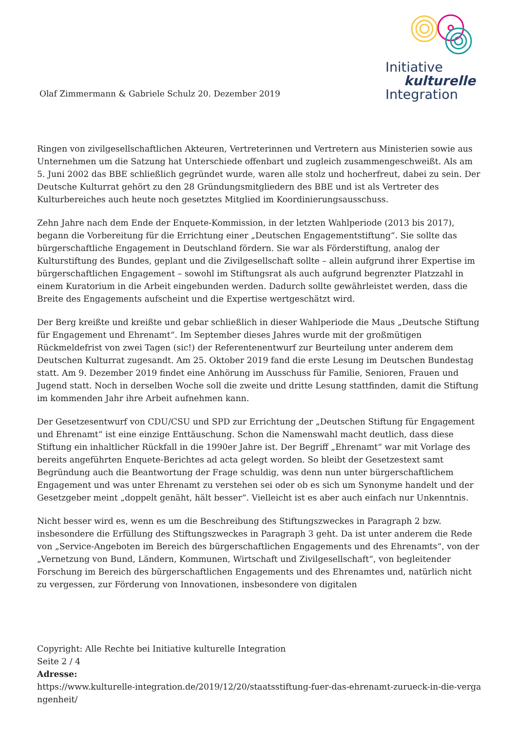Olaf Zimmermann & Gabriele Schulz 20. Dezember 2019
Initiative
kulturelle
Integration
Ringen von zivilgesellschaftlichen Akteuren, Vertreterinnen und Vertretern aus Ministerien sowie aus Unternehmen um die Satzung hat Unterschiede offenbart und zugleich zusammengeschweißt. Als am 5. Juni 2002 das BBE schließlich gegründet wurde, waren alle stolz und hocherfreut, dabei zu sein. Der Deutsche Kulturrat gehört zu den 28 Gründungsmitgliedern des BBE und ist als Vertreter des Kulturbereiches auch heute noch gesetztes Mitglied im Koordinierungsausschuss.
Zehn Jahre nach dem Ende der Enquete-Kommission, in der letzten Wahlperiode (2013 bis 2017), begann die Vorbereitung für die Errichtung einer „Deutschen Engagementstiftung“. Sie sollte das bürgerschaftliche Engagement in Deutschland fördern. Sie war als Förderstiftung, analog der Kulturstiftung des Bundes, geplant und die Zivilgesellschaft sollte – allein aufgrund ihrer Expertise im bürgerschaftlichen Engagement – sowohl im Stiftungsrat als auch aufgrund begrenzter Platzzahl in einem Kuratorium in die Arbeit eingebunden werden. Dadurch sollte gewährleistet werden, dass die Breite des Engagements aufscheint und die Expertise wertgeschätzt wird.
Der Berg kreißte und kreißte und gebar schließlich in dieser Wahlperiode die Maus „Deutsche Stiftung für Engagement und Ehrenamt“. Im September dieses Jahres wurde mit der großmütigen Rückmeldefrist von zwei Tagen (sic!) der Referentenentwurf zur Beurteilung unter anderem dem Deutschen Kulturrat zugesandt. Am 25. Oktober 2019 fand die erste Lesung im Deutschen Bundestag statt. Am 9. Dezember 2019 findet eine Anhörung im Ausschuss für Familie, Senioren, Frauen und Jugend statt. Noch in derselben Woche soll die zweite und dritte Lesung stattfinden, damit die Stiftung im kommenden Jahr ihre Arbeit aufnehmen kann.
Der Gesetzesentwurf von CDU/CSU und SPD zur Errichtung der „Deutschen Stiftung für Engagement und Ehrenamt“ ist eine einzige Enttäuschung. Schon die Namenswahl macht deutlich, dass diese Stiftung ein inhaltlicher Rückfall in die 1990er Jahre ist. Der Begriff „Ehrenamt“ war mit Vorlage des bereits angeführten Enquete-Berichtes ad acta gelegt worden. So bleibt der Gesetzestext samt Begründung auch die Beantwortung der Frage schuldig, was denn nun unter bürgerschaftlichem Engagement und was unter Ehrenamt zu verstehen sei oder ob es sich um Synonyme handelt und der Gesetzgeber meint „doppelt genäht, hält besser“. Vielleicht ist es aber auch einfach nur Unkenntnis.
Nicht besser wird es, wenn es um die Beschreibung des Stiftungszweckes in Paragraph 2 bzw. insbesondere die Erfüllung des Stiftungszweckes in Paragraph 3 geht. Da ist unter anderem die Rede von „Service-Angeboten im Bereich des bürgerschaftlichen Engagements und des Ehrenamts“, von der „Vernetzung von Bund, Ländern, Kommunen, Wirtschaft und Zivilgesellschaft“, von begleitender Forschung im Bereich des bürgerschaftlichen Engagements und des Ehrenamtes und, natürlich nicht zu vergessen, zur Förderung von Innovationen, insbesondere von digitalen
Copyright: Alle Rechte bei Initiative kulturelle Integration
Seite 2 / 4
Adresse:
https://www.kulturelle-integration.de/2019/12/20/staatsstiftung-fuer-das-ehrenamt-zurueck-in-die-vergangenheit/